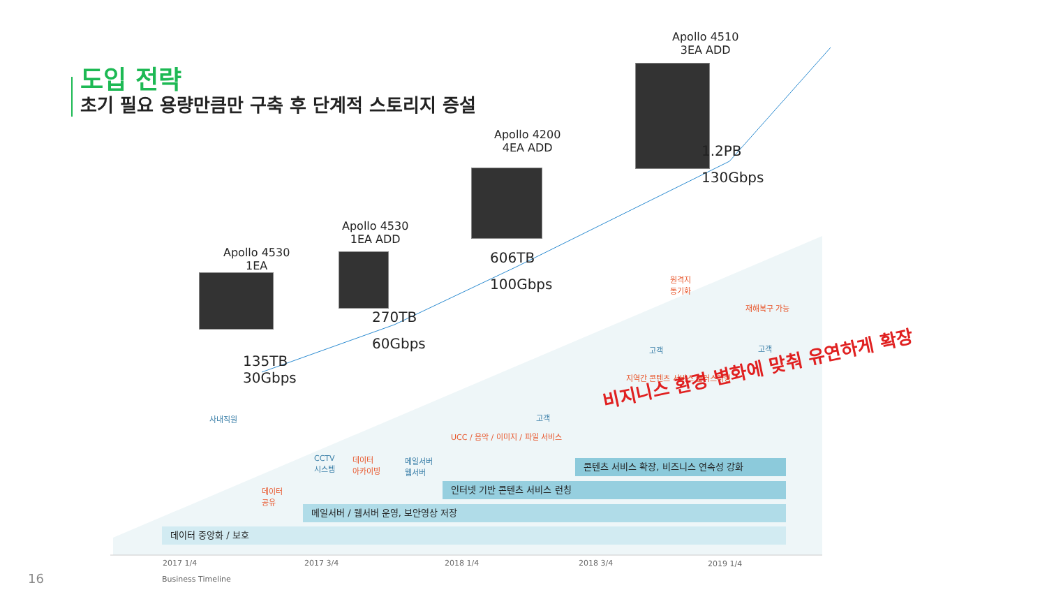도입 전략
초기 필요 용량만큼만 구축 후 단계적 스토리지 증설
Apollo 4530
1EA
Apollo 4530
1EA ADD
Apollo 4200
4EA ADD
Apollo 4510
3EA ADD
135TB
30Gbps
270TB
60Gbps
606TB
100Gbps
1.2PB
130Gbps
사내직원
데이터
공유
CCTV
시스템
데이터
아카이빙
메일서버
웹서버
고객
UCC / 음악 / 이미지 / 파일 서비스
원격지
동기화
재해복구 가능
고객 고객
지역간 콘텐츠 서비스 클러스터링
비지니스 환경 변화에 맞춰 유연하게 확장
콘텐츠 서비스 확장, 비즈니스 연속성 강화
인터넷 기반 콘텐츠 서비스 런칭
메일서버 / 웹서버 운영, 보안영상 저장
데이터 중앙화 / 보호
2017 1/4 2017 3/4 2018 1/4 2018 3/4 2019 1/4
16 Business Timeline